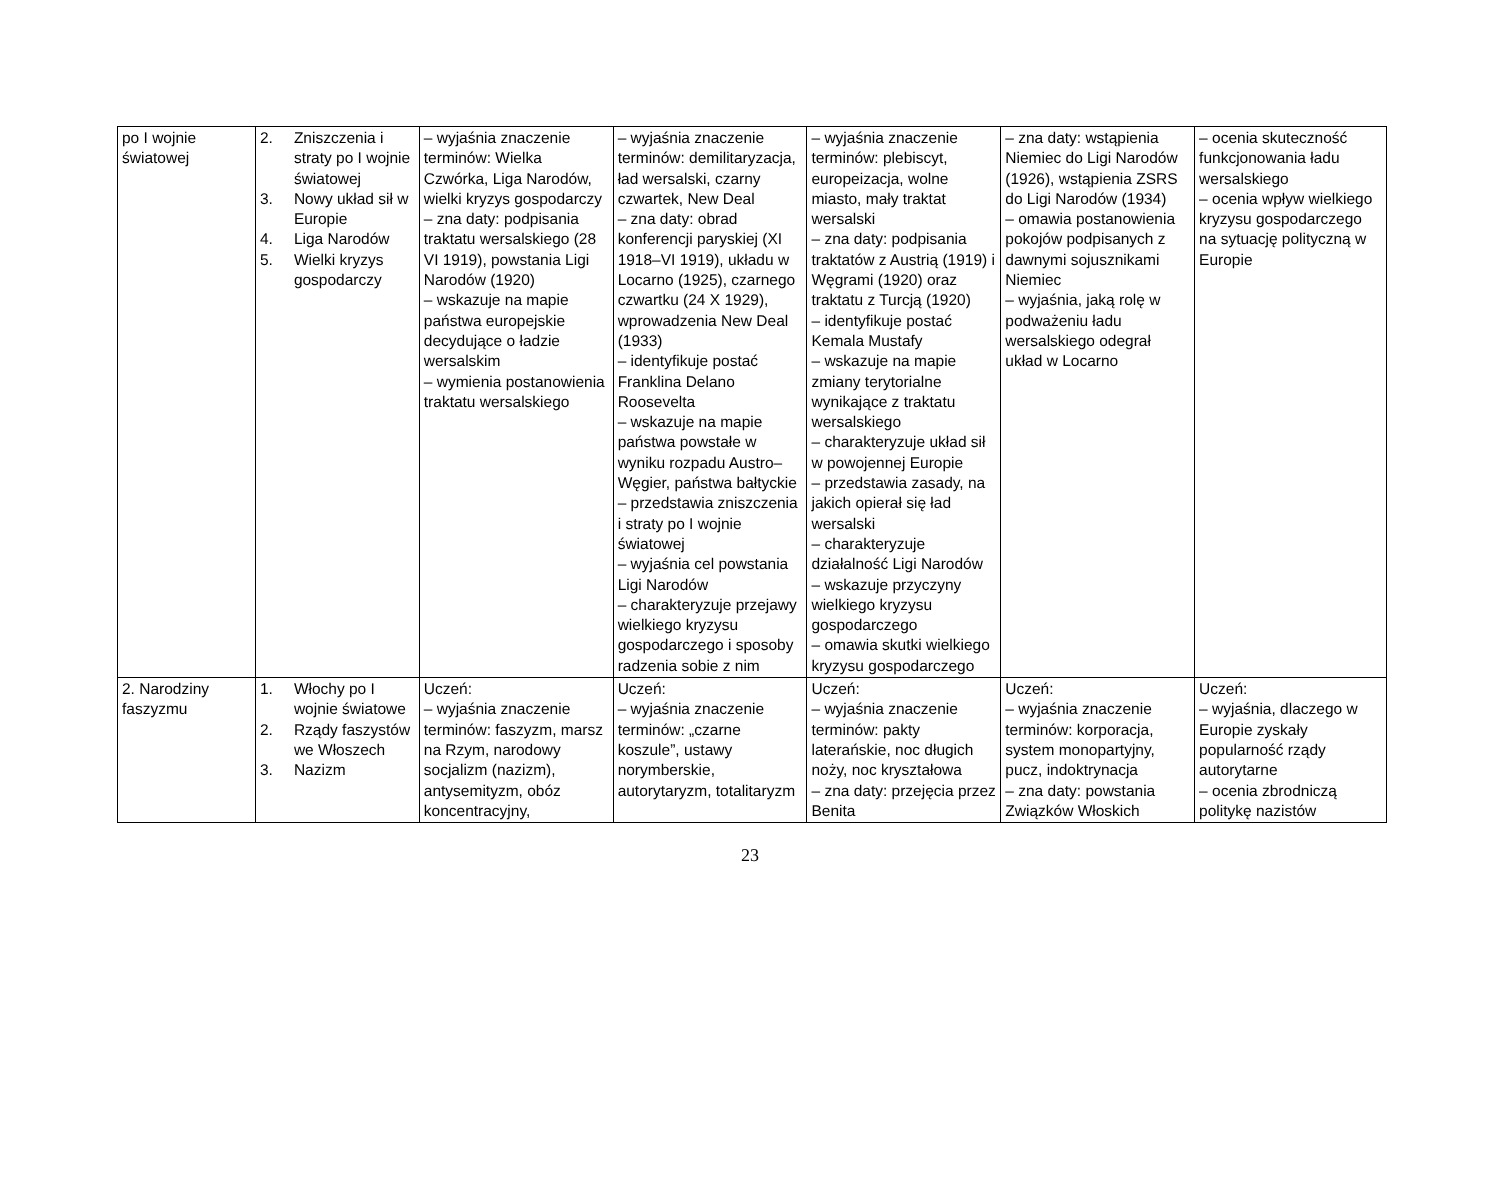| po I wojnie światowej | 2. Zniszczenia i straty po I wojnie światowej 3. Nowy układ sił w Europie 4. Liga Narodów 5. Wielki kryzys gospodarczy | – wyjaśnia znaczenie terminów: Wielka Czwórka, Liga Narodów, wielki kryzys gospodarczy – zna daty: podpisania traktatu wersalskiego (28 VI 1919), powstania Ligi Narodów (1920) – wskazuje na mapie państwa europejskie decydujące o ładzie wersalskim – wymienia postanowienia traktatu wersalskiego | – wyjaśnia znaczenie terminów: demilitaryzacja, ład wersalski, czarny czwartek, New Deal – zna daty: obrad konferencji paryskiej (XI 1918–VI 1919), układu w Locarno (1925), czarnego czwartku (24 X 1929), wprowadzenia New Deal (1933) – identyfikuje postać Franklina Delano Roosevelta – wskazuje na mapie państwa powstałe w wyniku rozpadu Austro–Węgier, państwa bałtyckie – przedstawia zniszczenia i straty po I wojnie światowej – wyjaśnia cel powstania Ligi Narodów – charakteryzuje przejawy wielkiego kryzysu gospodarczego i sposoby radzenia sobie z nim | – wyjaśnia znaczenie terminów: plebiscyt, europeizacja, wolne miasto, mały traktat wersalski – zna daty: podpisania traktatów z Austrią (1919) i Węgrami (1920) oraz traktatu z Turcją (1920) – identyfikuje postać Kemala Mustafy – wskazuje na mapie zmiany terytorialne wynikające z traktatu wersalskiego – charakteryzuje układ sił w powojennej Europie – przedstawia zasady, na jakich opierał się ład wersalski – charakteryzuje działalność Ligi Narodów – wskazuje przyczyny wielkiego kryzysu gospodarczego – omawia skutki wielkiego kryzysu gospodarczego | – zna daty: wstąpienia Niemiec do Ligi Narodów (1926), wstąpienia ZSRS do Ligi Narodów (1934) – omawia postanowienia pokojów podpisanych z dawnymi sojusznikami Niemiec – wyjaśnia, jaką rolę w podważeniu ładu wersalskiego odegrał układ w Locarno | – ocenia skuteczność funkcjonowania ładu wersalskiego – ocenia wpływ wielkiego kryzysu gospodarczego na sytuację polityczną w Europie |
| 2. Narodziny faszyzmu | 1. Włochy po I wojnie światowe 2. Rządy faszystów we Włoszech 3. Nazizm | Uczeń: – wyjaśnia znaczenie terminów: faszyzm, marsz na Rzym, narodowy socjalizm (nazizm), antysemityzm, obóz koncentracyjny, | Uczeń: – wyjaśnia znaczenie terminów: „czarne koszule”, ustawy norymberskie, autorytaryzm, totalitaryzm | Uczeń: – wyjaśnia znaczenie terminów: pakty laterańskie, noc długich noży, noc kryształowa – zna daty: przejęcia przez Benita | Uczeń: – wyjaśnia znaczenie terminów: korporacja, system monopartyjny, pucz, indoktrynacja – zna daty: powstania Związków Włoskich | Uczeń: – wyjaśnia, dlaczego w Europie zyskały popularność rządy autorytarne – ocenia zbrodniczą politykę nazistów |
23